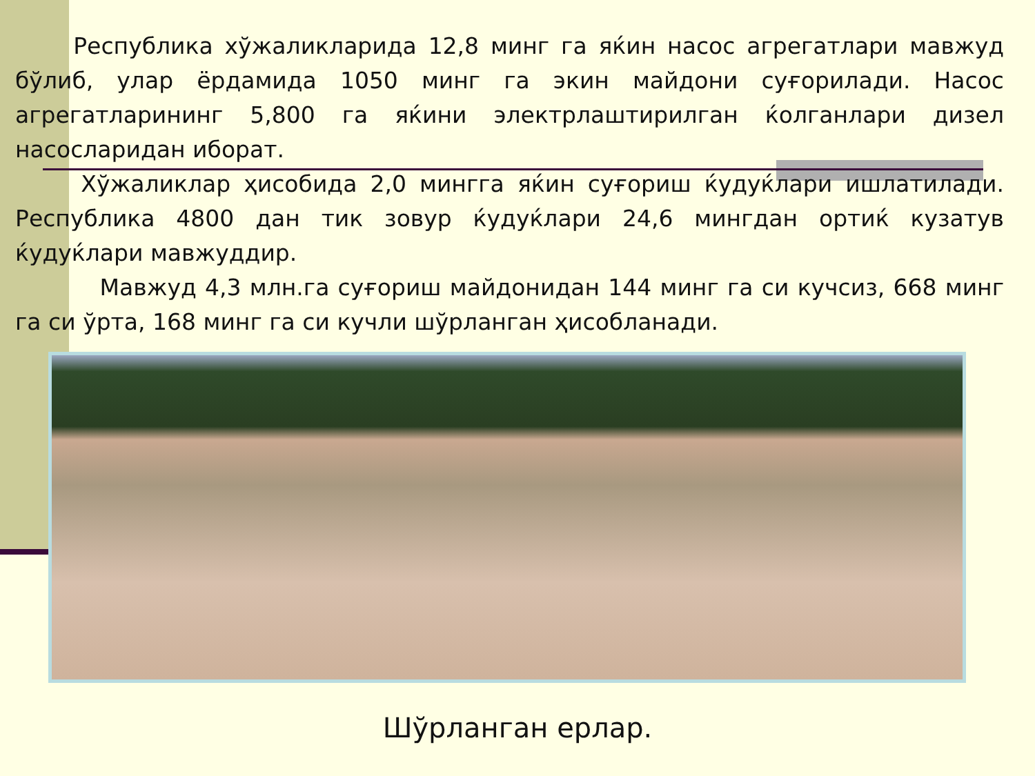Республика хўжаликларида 12,8 минг га яќин насос агрегатлари мавжуд бўлиб, улар ёрдамида 1050 минг га экин майдони суғорилади. Насос агрегатларининг 5,800 га яќини электрлаштирилган ќолганлари дизел насосларидан иборат.
Хўжаликлар ҳисобида 2,0 мингга яќин суғориш ќудуќлари ишлатилади. Республика 4800 дан тик зовур ќудуќлари 24,6 мингдан ортиќ кузатув ќудуќлари мавжуддир.
Мавжуд 4,3 млн.га суғориш майдонидан 144 минг га си кучсиз, 668 минг га си ўрта, 168 минг га си кучли шўрланган ҳисобланади.
Шўрланган ерлар.